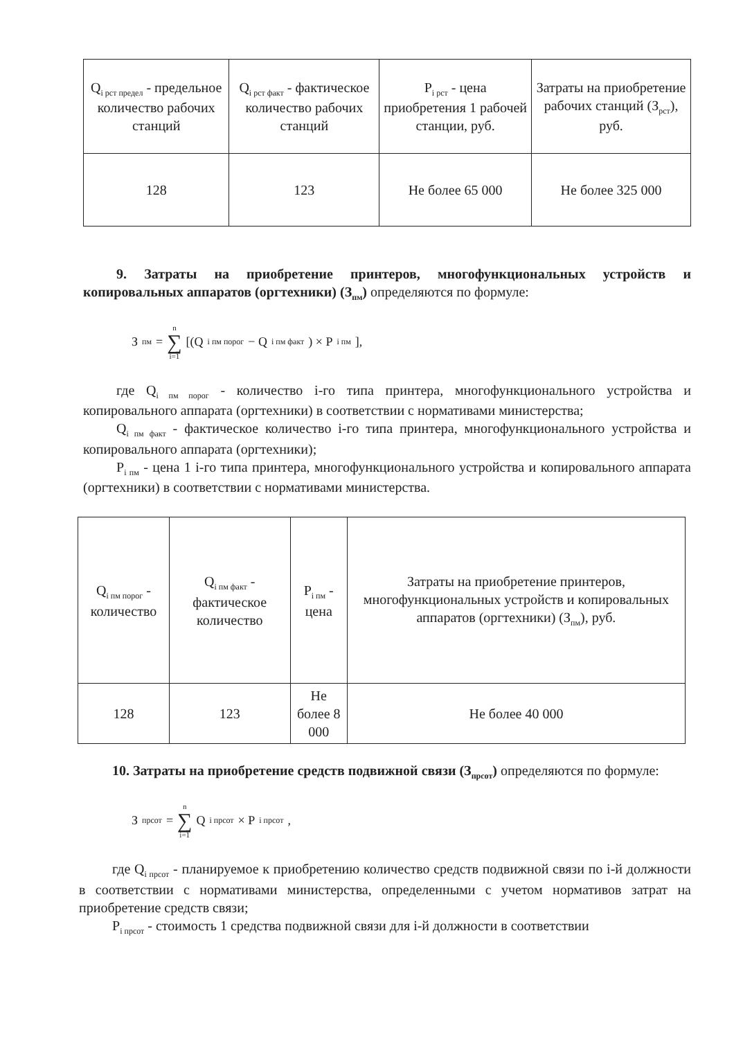| Q<sub>i рст предел</sub> - предельное количество рабочих станций | Q<sub>i рст факт</sub> - фактическое количество рабочих станций | P<sub>i рст</sub> - цена приобретения 1 рабочей станции, руб. | Затраты на приобретение рабочих станций (З<sub>рст</sub>), руб. |
| --- | --- | --- | --- |
| 128 | 123 | Не более 65 000 | Не более 325 000 |
9. Затраты на приобретение принтеров, многофункциональных устройств и копировальных аппаратов (оргтехники) (З<sub>пм</sub>) определяются по формуле:
З<sub>пм</sub> = n ∑ i=1 [(Q<sub>i пм порог</sub> − Q<sub>i пм факт</sub>) × P<sub>i пм</sub>],
где Q<sub>i пм порог</sub> - количество i-го типа принтера, многофункционального устройства и копировального аппарата (оргтехники) в соответствии с нормативами министерства;
Q<sub>i пм факт</sub> - фактическое количество i-го типа принтера, многофункционального устройства и копировального аппарата (оргтехники);
P<sub>i пм</sub> - цена 1 i-го типа принтера, многофункционального устройства и копировального аппарата (оргтехники) в соответствии с нормативами министерства.
| Q<sub>i пм порог</sub> - количество | Q<sub>i пм факт</sub> - фактическое количество | P<sub>i пм</sub> - цена | Затраты на приобретение принтеров, многофункциональных устройств и копировальных аппаратов (оргтехники) (З<sub>пм</sub>), руб. |
| --- | --- | --- | --- |
| 128 | 123 | Не более 8 000 | Не более 40 000 |
10. Затраты на приобретение средств подвижной связи (З<sub>прсот</sub>) определяются по формуле:
З<sub>прсот</sub> = n ∑ i=1 Q<sub>i прсот</sub> × P<sub>i прсот</sub>,
где Q<sub>i прсот</sub> - планируемое к приобретению количество средств подвижной связи по i-й должности в соответствии с нормативами министерства, определенными с учетом нормативов затрат на приобретение средств связи;
P<sub>i прсот</sub> - стоимость 1 средства подвижной связи для i-й должности в соответствии